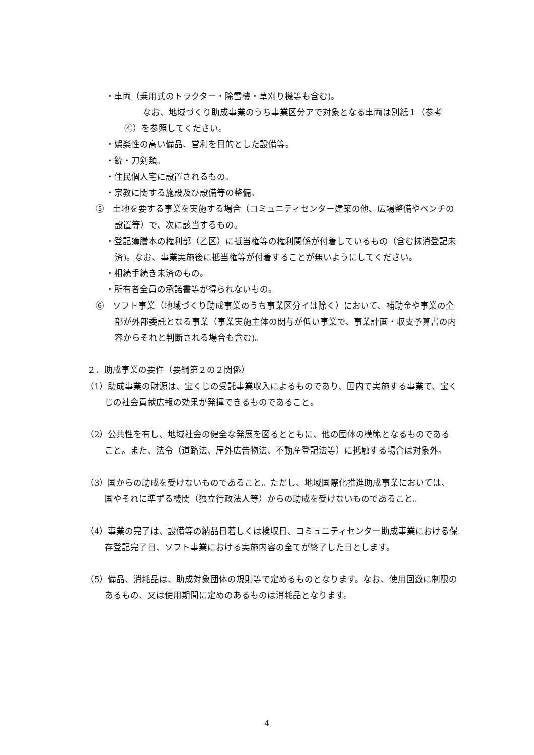・車両（乗用式のトラクター・除雪機・草刈り機等も含む)。
なお、地域づくり助成事業のうち事業区分アで対象となる車両は別紙１（参考④）を参照してください。
・娯楽性の高い備品、営利を目的とした設備等。
・銃・刀剣類。
・住民個人宅に設置されるもの。
・宗教に関する施設及び設備等の整備。
⑤　土地を要する事業を実施する場合（コミュニティセンター建築の他、広場整備やベンチの設置等）で、次に該当するもの。
・登記簿謄本の権利部（乙区）に抵当権等の権利関係が付着しているもの（含む抹消登記未済)。なお、事業実施後に抵当権等が付着することが無いようにしてください。
・相続手続き未済のもの。
・所有者全員の承諾書等が得られないもの。
⑥　ソフト事業（地域づくり助成事業のうち事業区分イは除く）において、補助金や事業の全部が外部委託となる事業（事業実施主体の関与が低い事業で、事業計画・収支予算書の内容からそれと判断される場合も含む)。
２．助成事業の要件（要綱第２の２関係）
（1）助成事業の財源は、宝くじの受託事業収入によるものであり、国内で実施する事業で、宝くじの社会貢献広報の効果が発揮できるものであること。
（2）公共性を有し、地域社会の健全な発展を図るとともに、他の団体の模範となるものであること。また、法令（道路法、屋外広告物法、不動産登記法等）に抵触する場合は対象外。
（3）国からの助成を受けないものであること。ただし、地域国際化推進助成事業においては、国やそれに準ずる機関（独立行政法人等）からの助成を受けないものであること。
（4）事業の完了は、設備等の納品日若しくは検収日、コミュニティセンター助成事業における保存登記完了日、ソフト事業における実施内容の全てが終了した日とします。
（5）備品、消耗品は、助成対象団体の規則等で定めるものとなります。なお、使用回数に制限のあるもの、又は使用期間に定めのあるものは消耗品となります。
4